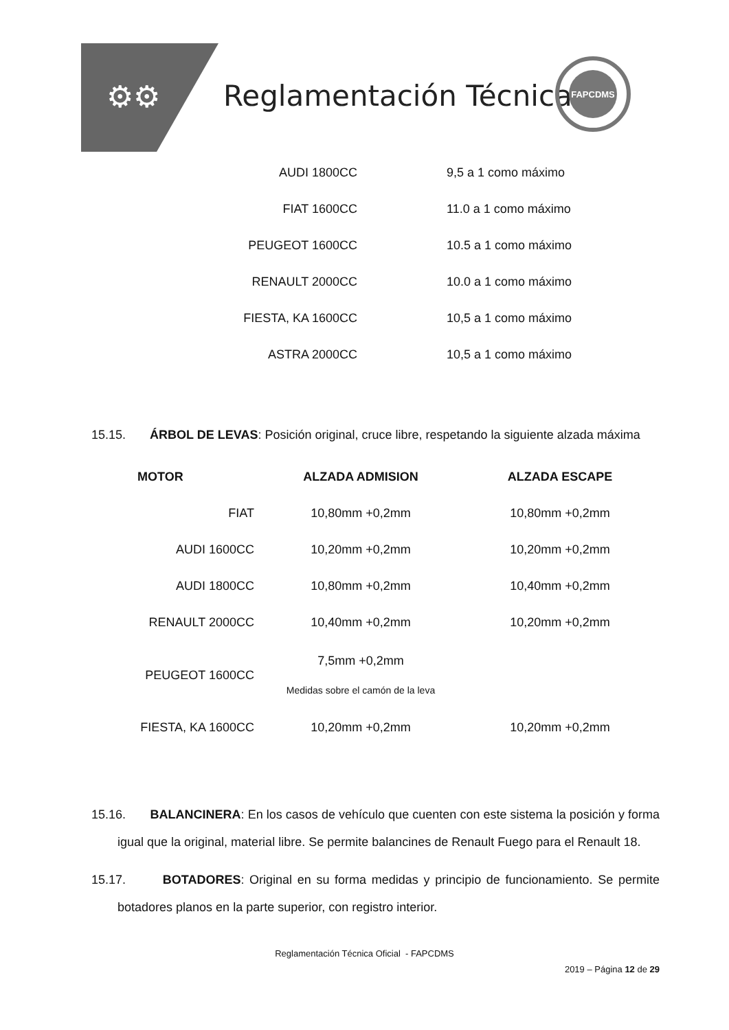⚙⚙ Reglamentación Técnica
FAPCDMS
| AUDI 1800CC | 9,5 a 1 como máximo |
| FIAT 1600CC | 11.0 a 1 como máximo |
| PEUGEOT 1600CC | 10.5 a 1 como máximo |
| RENAULT 2000CC | 10.0 a 1 como máximo |
| FIESTA, KA 1600CC | 10,5 a 1 como máximo |
| ASTRA 2000CC | 10,5 a 1 como máximo |
15.15. ÁRBOL DE LEVAS: Posición original, cruce libre, respetando la siguiente alzada máxima
| MOTOR | ALZADA ADMISION | ALZADA ESCAPE |
| --- | --- | --- |
| FIAT | 10,80mm +0,2mm | 10,80mm +0,2mm |
| AUDI 1600CC | 10,20mm +0,2mm | 10,20mm +0,2mm |
| AUDI 1800CC | 10,80mm +0,2mm | 10,40mm +0,2mm |
| RENAULT 2000CC | 10,40mm +0,2mm | 10,20mm +0,2mm |
| PEUGEOT 1600CC | 7,5mm +0,2mm Medidas sobre el camón de la leva | |
| FIESTA, KA 1600CC | 10,20mm +0,2mm | 10,20mm +0,2mm |
15.16. BALANCINERA: En los casos de vehículo que cuenten con este sistema la posición y forma igual que la original, material libre. Se permite balancines de Renault Fuego para el Renault 18.
15.17. BOTADORES: Original en su forma medidas y principio de funcionamiento. Se permite botadores planos en la parte superior, con registro interior.
Reglamentación Técnica Oficial - FAPCDMS
2019 – Página 12 de 29